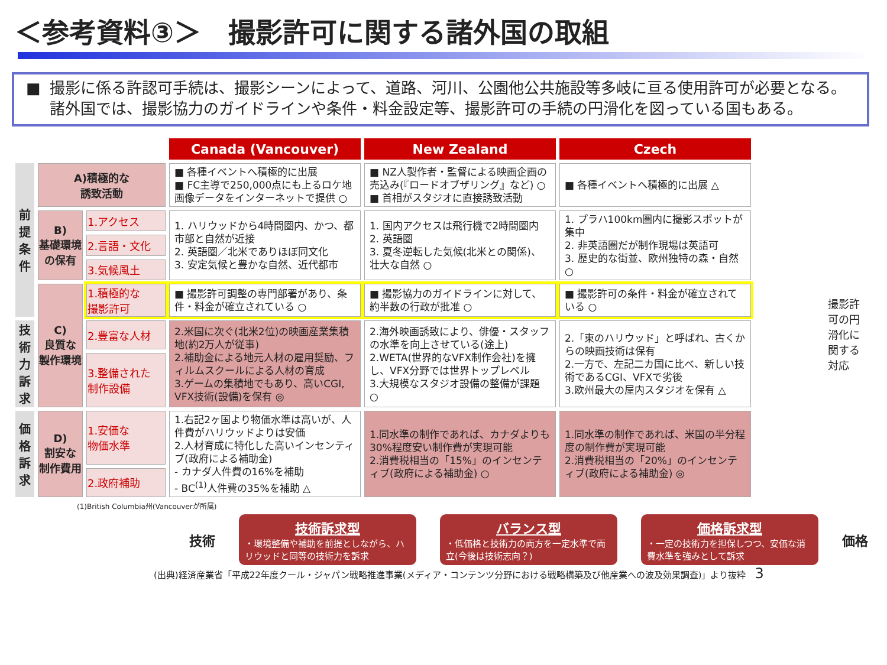＜参考資料③＞　撮影許可に関する諸外国の取組
■ 撮影に係る許認可手続は、撮影シーンによって、道路、河川、公園他公共施設等多岐に亘る使用許可が必要となる。諸外国では、撮影協力のガイドラインや条件・料金設定等、撮影許可の手続の円滑化を図っている国もある。
撮影許可の円滑化に関する対応
| | | | Canada (Vancouver) | New Zealand | Czech |
| --- | --- | --- | --- | --- | --- |
| 前提条件 | A)積極的な 誘致活動 | | ■ 各種イベントへ積極的に出展 ■ FC主導で250,000点にも上るロケ地画像データをインターネットで提供 ○ | ■ NZ人製作者・監督による映画企画の売込み(『ロードオブザリング』など) ○ ■ 首相がスタジオに直接誘致活動 | ■ 各種イベントへ積極的に出展 △ |
| | B) 基礎環境 の保有 | 1.アクセス | 1. ハリウッドから4時間圏内、かつ、都市部と自然が近接 2. 英語圏／北米でありほぼ同文化 3. 安定気候と豊かな自然、近代都市 | 1. 国内アクセスは飛行機で2時間圏内 2. 英語圏 3. 夏冬逆転した気候(北米との関係)、壮大な自然 ○ | 1. プラハ100km圏内に撮影スポットが集中 2. 非英語圏だが制作現場は英語可 3. 歴史的な街並、欧州独特の森・自然 ○ |
| | | 2.言語・文化 | | | |
| | | 3.気候風土 | | | |
| | C) 良質な 製作環境 | 1.積極的な 撮影許可 | ■ 撮影許可調整の専門部署があり、条件・料金が確立されている ○ | ■ 撮影協力のガイドラインに対して、約半数の行政が批准 ○ | ■ 撮影許可の条件・料金が確立されている ○ |
| 技術力訴求 | | 2.豊富な人材 | 2.米国に次ぐ(北米2位)の映画産業集積地(約2万人が従事) 2.補助金による地元人材の雇用奨励、フィルムスクールによる人材の育成 3.ゲームの集積地でもあり、高いCGI, VFX技術(設備)を保有 ◎ | 2.海外映画誘致により、俳優・スタッフの水準を向上させている(途上) 2.WETA(世界的なVFX制作会社)を擁し、VFX分野では世界トップレベル 3.大規模なスタジオ設備の整備が課題 ○ | 2.「東のハリウッド」と呼ばれ、古くからの映画技術は保有 2.一方で、左記二カ国に比べ、新しい技術であるCGI、VFXで劣後 3.欧州最大の屋内スタジオを保有 △ |
| | | 3.整備された 制作設備 | | | |
| 価格訴求 | D) 割安な 制作費用 | 1.安価な 物価水準 | 1.右記2ヶ国より物価水準は高いが、人件費がハリウッドよりは安価 2.人材育成に特化した高いインセンティブ(政府による補助金) - カナダ人件費の16%を補助 - BC<sup>(1)</sup>人件費の35%を補助 △ | 1.同水準の制作であれば、カナダよりも30%程度安い制作費が実現可能 2.消費税相当の「15%」のインセンティブ(政府による補助金) ○ | 1.同水準の制作であれば、米国の半分程度の制作費が実現可能 2.消費税相当の「20%」のインセンティブ(政府による補助金) ◎ |
| | | 2.政府補助 | | | |
(1)British Columbia州(Vancouverが所属)
技術
技術訴求型
・環境整備や補助を前提としながら、ハリウッドと同等の技術力を訴求
バランス型
・低価格と技術力の両方を一定水準で両立(今後は技術志向？)
価格訴求型
・一定の技術力を担保しつつ、安価な消費水準を強みとして訴求
価格
(出典)経済産業省「平成22年度クール・ジャパン戦略推進事業(メディア・コンテンツ分野における戦略構築及び他産業への波及効果調査)」より抜粋　3